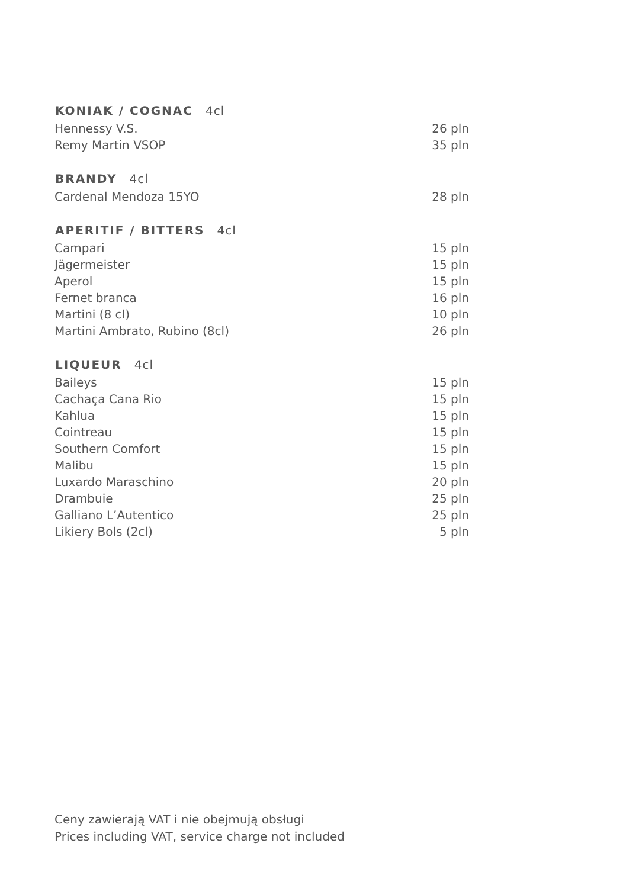| KONIAK / COGNAC 4cl | |
| --- | --- |
| Hennessy V.S. | 26 pln |
| Remy Martin VSOP | 35 pln |
| BRANDY 4cl | |
| Cardenal Mendoza 15YO | 28 pln |
| APERITIF / BITTERS 4cl | |
| Campari | 15 pln |
| Jägermeister | 15 pln |
| Aperol | 15 pln |
| Fernet branca | 16 pln |
| Martini (8 cl) | 10 pln |
| Martini Ambrato, Rubino (8cl) | 26 pln |
| LIQUEUR 4cl | |
| Baileys | 15 pln |
| Cachaça Cana Rio | 15 pln |
| Kahlua | 15 pln |
| Cointreau | 15 pln |
| Southern Comfort | 15 pln |
| Malibu | 15 pln |
| Luxardo Maraschino | 20 pln |
| Drambuie | 25 pln |
| Galliano L’Autentico | 25 pln |
| Likiery Bols (2cl) | 5 pln |
Ceny zawierają VAT i nie obejmują obsługi
Prices including VAT, service charge not included